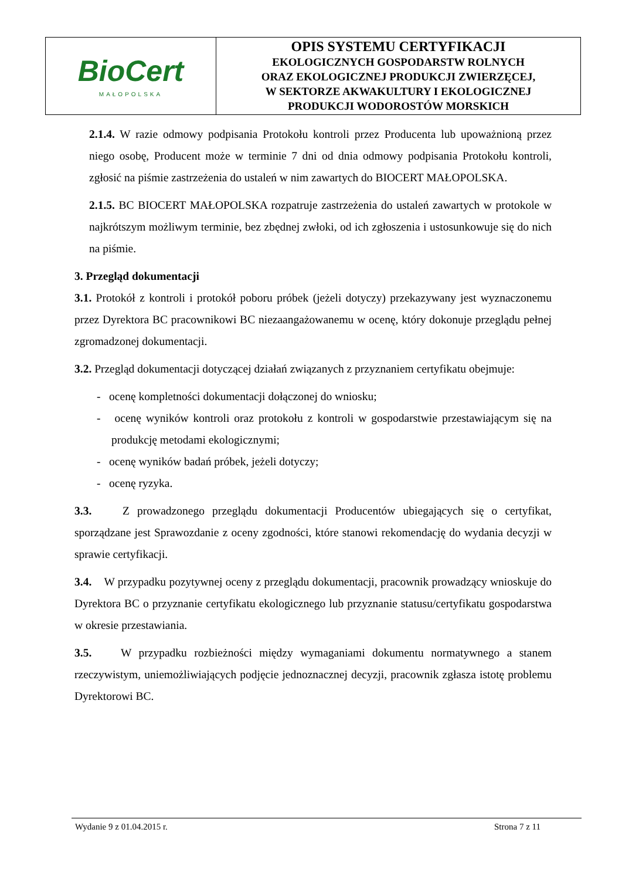| BioCert MAŁOPOLSKA | OPIS SYSTEMU CERTYFIKACJI EKOLOGICZNYCH GOSPODARSTW ROLNYCH ORAZ EKOLOGICZNEJ PRODUKCJI ZWIERZĘCEJ, W SEKTORZE AKWAKULTURY I EKOLOGICZNEJ PRODUKCJI WODOROSTÓW MORSKICH |
2.1.4. W razie odmowy podpisania Protokołu kontroli przez Producenta lub upoważnioną przez niego osobę, Producent może w terminie 7 dni od dnia odmowy podpisania Protokołu kontroli, zgłosić na piśmie zastrzeżenia do ustaleń w nim zawartych do BIOCERT MAŁOPOLSKA.
2.1.5. BC BIOCERT MAŁOPOLSKA rozpatruje zastrzeżenia do ustaleń zawartych w protokole w najkrótszym możliwym terminie, bez zbędnej zwłoki, od ich zgłoszenia i ustosunkowuje się do nich na piśmie.
3. Przegląd dokumentacji
3.1. Protokół z kontroli i protokół poboru próbek (jeżeli dotyczy) przekazywany jest wyznaczonemu przez Dyrektora BC pracownikowi BC niezaangażowanemu w ocenę, który dokonuje przeglądu pełnej zgromadzonej dokumentacji.
3.2. Przegląd dokumentacji dotyczącej działań związanych z przyznaniem certyfikatu obejmuje:
- ocenę kompletności dokumentacji dołączonej do wniosku;
- ocenę wyników kontroli oraz protokołu z kontroli w gospodarstwie przestawiającym się na produkcję metodami ekologicznymi;
- ocenę wyników badań próbek, jeżeli dotyczy;
- ocenę ryzyka.
3.3. Z prowadzonego przeglądu dokumentacji Producentów ubiegających się o certyfikat, sporządzane jest Sprawozdanie z oceny zgodności, które stanowi rekomendację do wydania decyzji w sprawie certyfikacji.
3.4. W przypadku pozytywnej oceny z przeglądu dokumentacji, pracownik prowadzący wnioskuje do Dyrektora BC o przyznanie certyfikatu ekologicznego lub przyznanie statusu/certyfikatu gospodarstwa w okresie przestawiania.
3.5. W przypadku rozbieżności między wymaganiami dokumentu normatywnego a stanem rzeczywistym, uniemożliwiających podjęcie jednoznacznej decyzji, pracownik zgłasza istotę problemu Dyrektorowi BC.
Wydanie 9 z 01.04.2015 r. Strona 7 z 11